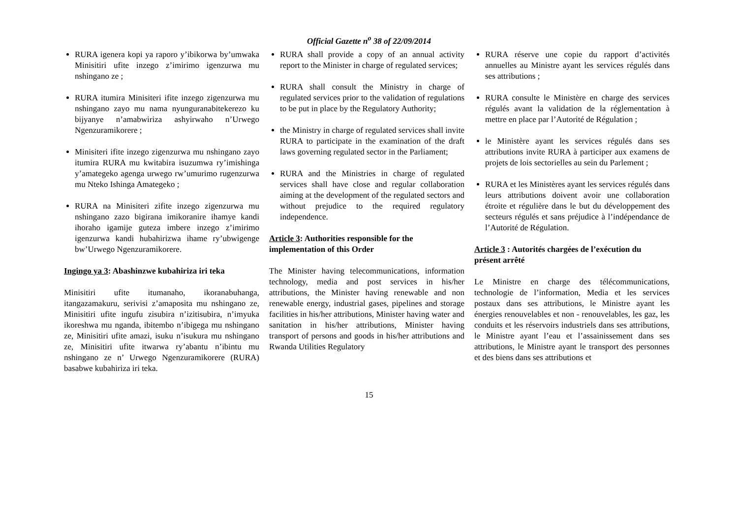Official Gazette n<sup>o</sup> 38 of 22/09/2014
RURA igenera kopi ya raporo y’ibikorwa by’umwaka Minisitiri ufite inzego z’imirimo igenzurwa mu nshingano ze ;
RURA itumira Minisiteri ifite inzego zigenzurwa mu nshingano zayo mu nama nyunguranabitekerezo ku bijyanye n’amabwiriza ashyirwaho n’Urwego Ngenzuramikorere ;
Minisiteri ifite inzego zigenzurwa mu nshingano zayo itumira RURA mu kwitabira isuzumwa ry’imishinga y’amategeko agenga urwego rw’umurimo rugenzurwa mu Nteko Ishinga Amategeko ;
RURA na Minisiteri zifite inzego zigenzurwa mu nshingano zazo bigirana imikoranire ihamye kandi ihoraho igamije guteza imbere inzego z’imirimo igenzurwa kandi hubahirizwa ihame ry’ubwigenge bw’Urwego Ngenzuramikorere.
Ingingo ya 3: Abashinzwe kubahiriza iri teka
Minisitiri ufite itumanaho, ikoranabuhanga, itangazamakuru, serivisi z’amaposita mu nshingano ze, Minisitiri ufite ingufu zisubira n’izitisubira, n’imyuka ikoreshwa mu nganda, ibitembo n’ibigega mu nshingano ze, Minisitiri ufite amazi, isuku n’isukura mu nshingano ze, Minisitiri ufite itwarwa ry’abantu n’ibintu mu nshingano ze n’ Urwego Ngenzuramikorere (RURA) basabwe kubahiriza iri teka.
RURA shall provide a copy of an annual activity report to the Minister in charge of regulated services;
RURA shall consult the Ministry in charge of regulated services prior to the validation of regulations to be put in place by the Regulatory Authority;
the Ministry in charge of regulated services shall invite RURA to participate in the examination of the draft laws governing regulated sector in the Parliament;
RURA and the Ministries in charge of regulated services shall have close and regular collaboration aiming at the development of the regulated sectors and without prejudice to the required regulatory independence.
Article 3: Authorities responsible for the implementation of this Order
The Minister having telecommunications, information technology, media and post services in his/her attributions, the Minister having renewable and non renewable energy, industrial gases, pipelines and storage facilities in his/her attributions, Minister having water and sanitation in his/her attributions, Minister having transport of persons and goods in his/her attributions and Rwanda Utilities Regulatory
RURA réserve une copie du rapport d’activités annuelles au Ministre ayant les services régulés dans ses attributions ;
RURA consulte le Ministère en charge des services régulés avant la validation de la réglementation à mettre en place par l’Autorité de Régulation ;
le Ministère ayant les services régulés dans ses attributions invite RURA à participer aux examens de projets de lois sectorielles au sein du Parlement ;
RURA et les Ministères ayant les services régulés dans leurs attributions doivent avoir une collaboration étroite et régulière dans le but du développement des secteurs régulés et sans préjudice à l’indépendance de l’Autorité de Régulation.
Article 3 : Autorités chargées de l’exécution du présent arrêté
Le Ministre en charge des télécommunications, technologie de l’information, Media et les services postaux dans ses attributions, le Ministre ayant les énergies renouvelables et non - renouvelables, les gaz, les conduits et les réservoirs industriels dans ses attributions, le Ministre ayant l’eau et l’assainissement dans ses attributions, le Ministre ayant le transport des personnes et des biens dans ses attributions et
15